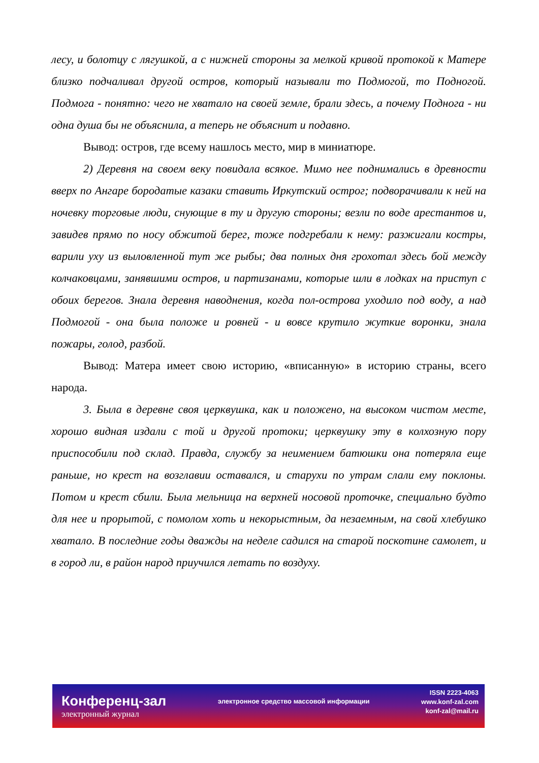лесу, и болотцу с лягушкой, а с нижней стороны за мелкой кривой протокой к Матере близко подчаливал другой остров, который называли то Подмогой, то Подногой. Подмога - понятно: чего не хватало на своей земле, брали здесь, а почему Поднога - ни одна душа бы не объяснила, а теперь не объяснит и подавно.
Вывод: остров, где всему нашлось место, мир в миниатюре.
2) Деревня на своем веку повидала всякое. Мимо нее поднимались в древности вверх по Ангаре бородатые казаки ставить Иркутский острог; подворачивали к ней на ночевку торговые люди, снующие в ту и другую стороны; везли по воде арестантов и, завидев прямо по носу обжитой берег, тоже подгребали к нему: разжигали костры, варили уху из выловленной тут же рыбы; два полных дня грохотал здесь бой между колчаковцами, занявшими остров, и партизанами, которые шли в лодках на приступ с обоих берегов. Знала деревня наводнения, когда пол-острова уходило под воду, а над Подмогой - она была положе и ровней - и вовсе крутило жуткие воронки, знала пожары, голод, разбой.
Вывод: Матера имеет свою историю, «вписанную» в историю страны, всего народа.
3. Была в деревне своя церквушка, как и положено, на высоком чистом месте, хорошо видная издали с той и другой протоки; церквушку эту в колхозную пору приспособили под склад. Правда, службу за неимением батюшки она потеряла еще раньше, но крест на возглавии оставался, и старухи по утрам слали ему поклоны. Потом и крест сбили. Была мельница на верхней носовой проточке, специально будто для нее и прорытой, с помолом хоть и некорыстным, да незаемным, на свой хлебушко хватало. В последние годы дважды на неделе садился на старой поскотине самолет, и в город ли, в район народ приучился летать по воздуху.
Конференц-зал
электронный журнал
электронное средство массовой информации
ISSN 2223-4063
www.konf-zal.com
konf-zal@mail.ru